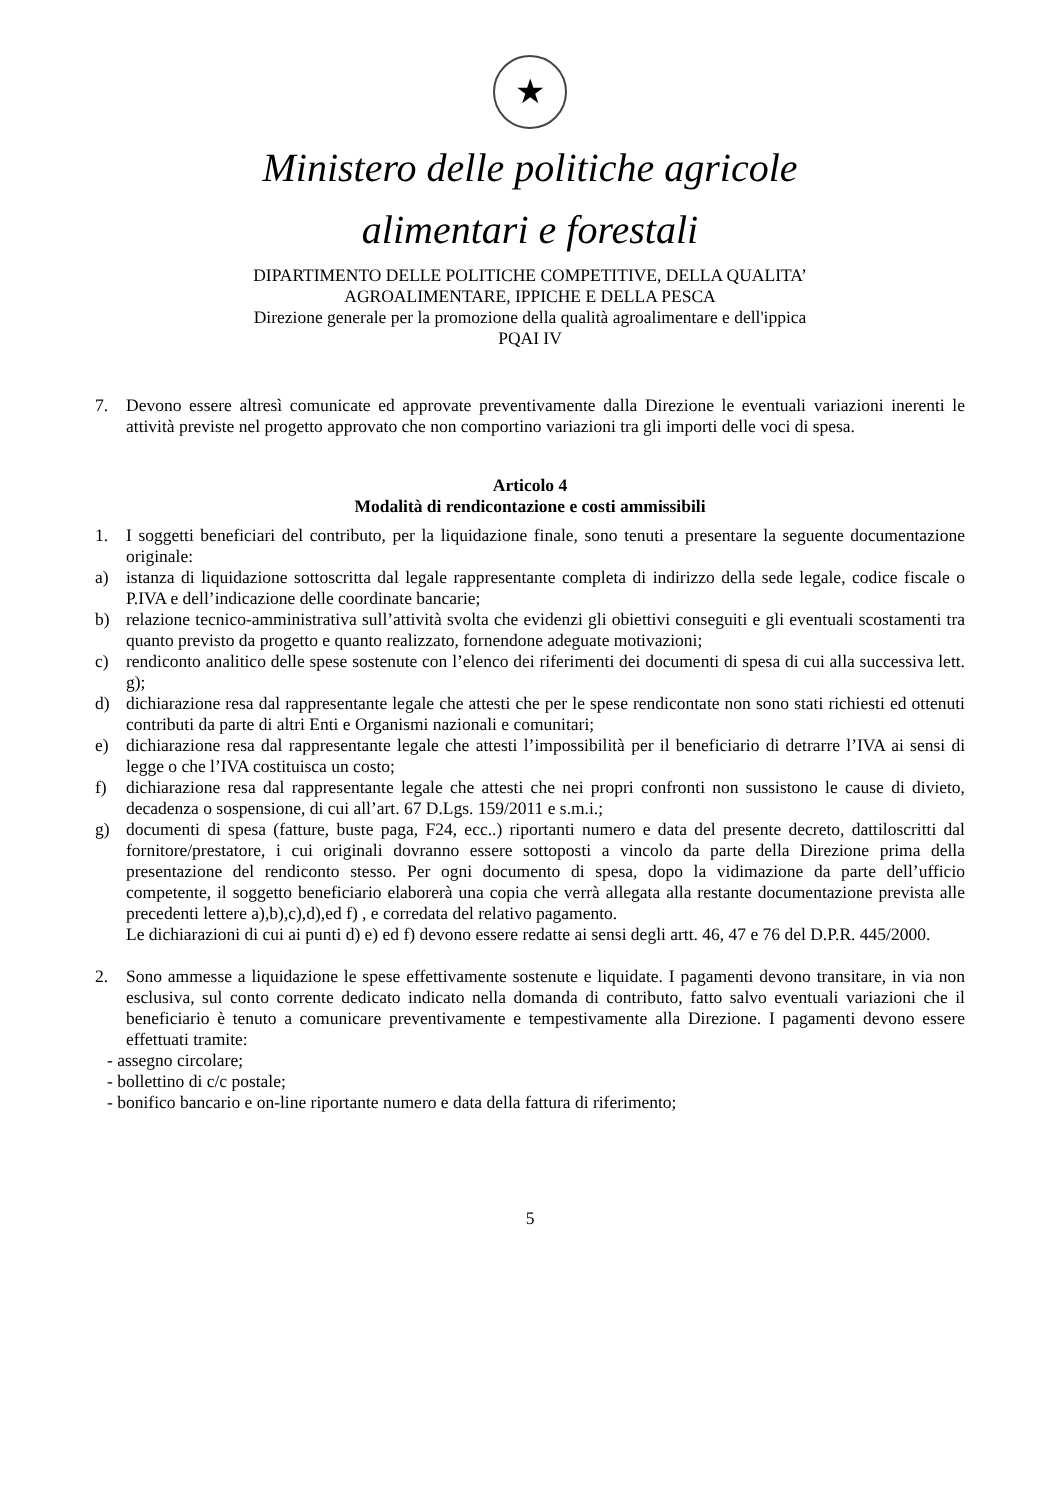★
Ministero delle politiche agricole
alimentari e forestali
DIPARTIMENTO DELLE POLITICHE COMPETITIVE, DELLA QUALITA’
AGROALIMENTARE, IPPICHE E DELLA PESCA
Direzione generale per la promozione della qualità agroalimentare e dell'ippica
PQAI IV
7. Devono essere altresì comunicate ed approvate preventivamente dalla Direzione le eventuali variazioni inerenti le attività previste nel progetto approvato che non comportino variazioni tra gli importi delle voci di spesa.
Articolo 4
Modalità di rendicontazione e costi ammissibili
1. I soggetti beneficiari del contributo, per la liquidazione finale, sono tenuti a presentare la seguente documentazione originale:
a) istanza di liquidazione sottoscritta dal legale rappresentante completa di indirizzo della sede legale, codice fiscale o P.IVA e dell’indicazione delle coordinate bancarie;
b) relazione tecnico-amministrativa sull’attività svolta che evidenzi gli obiettivi conseguiti e gli eventuali scostamenti tra quanto previsto da progetto e quanto realizzato, fornendone adeguate motivazioni;
c) rendiconto analitico delle spese sostenute con l’elenco dei riferimenti dei documenti di spesa di cui alla successiva lett. g);
d) dichiarazione resa dal rappresentante legale che attesti che per le spese rendicontate non sono stati richiesti ed ottenuti contributi da parte di altri Enti e Organismi nazionali e comunitari;
e) dichiarazione resa dal rappresentante legale che attesti l’impossibilità per il beneficiario di detrarre l’IVA ai sensi di legge o che l’IVA costituisca un costo;
f) dichiarazione resa dal rappresentante legale che attesti che nei propri confronti non sussistono le cause di divieto, decadenza o sospensione, di cui all’art. 67 D.Lgs. 159/2011 e s.m.i.;
g) documenti di spesa (fatture, buste paga, F24, ecc..) riportanti numero e data del presente decreto, dattiloscritti dal fornitore/prestatore, i cui originali dovranno essere sottoposti a vincolo da parte della Direzione prima della presentazione del rendiconto stesso. Per ogni documento di spesa, dopo la vidimazione da parte dell’ufficio competente, il soggetto beneficiario elaborerà una copia che verrà allegata alla restante documentazione prevista alle precedenti lettere a),b),c),d),ed f) , e corredata del relativo pagamento.
Le dichiarazioni di cui ai punti d) e) ed f) devono essere redatte ai sensi degli artt. 46, 47 e 76 del D.P.R. 445/2000.
2. Sono ammesse a liquidazione le spese effettivamente sostenute e liquidate. I pagamenti devono transitare, in via non esclusiva, sul conto corrente dedicato indicato nella domanda di contributo, fatto salvo eventuali variazioni che il beneficiario è tenuto a comunicare preventivamente e tempestivamente alla Direzione. I pagamenti devono essere effettuati tramite:
- assegno circolare;
- bollettino di c/c postale;
- bonifico bancario e on-line riportante numero e data della fattura di riferimento;
5